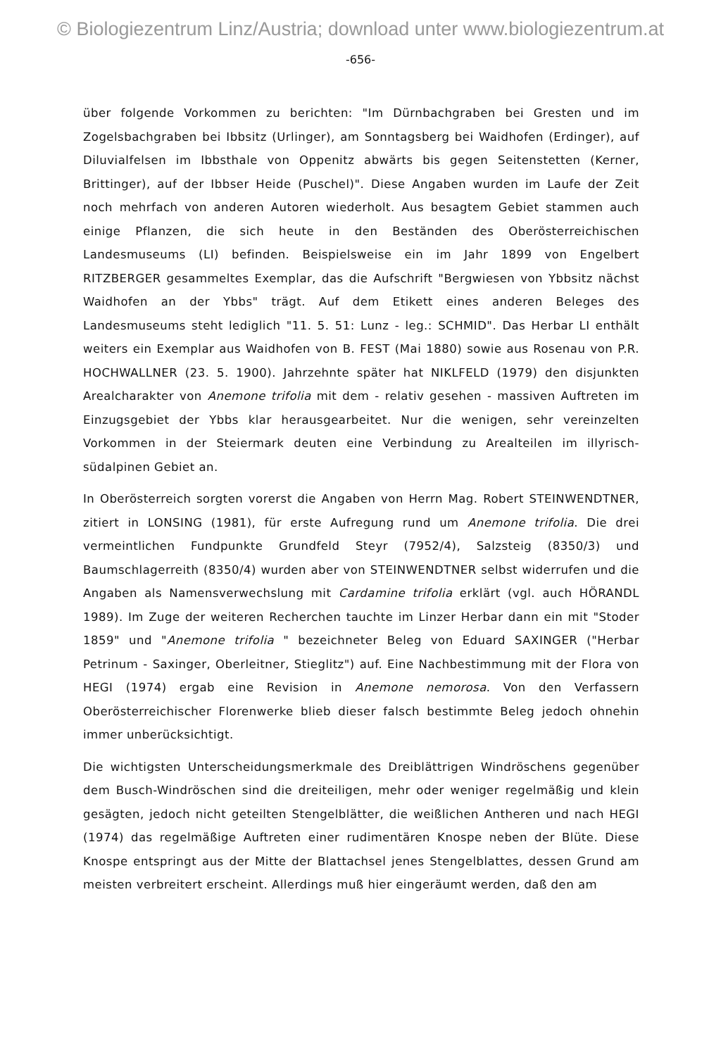© Biologiezentrum Linz/Austria; download unter www.biologiezentrum.at
-656-
über folgende Vorkommen zu berichten: "Im Dürnbachgraben bei Gresten und im Zogelsbachgraben bei Ibbsitz (Urlinger), am Sonntagsberg bei Waidhofen (Erdinger), auf Diluvialfelsen im Ibbsthale von Oppenitz abwärts bis gegen Seitenstetten (Kerner, Brittinger), auf der Ibbser Heide (Puschel)". Diese Angaben wurden im Laufe der Zeit noch mehrfach von anderen Autoren wiederholt. Aus besagtem Gebiet stammen auch einige Pflanzen, die sich heute in den Beständen des Oberösterreichischen Landesmuseums (LI) befinden. Beispielsweise ein im Jahr 1899 von Engelbert RITZBERGER gesammeltes Exemplar, das die Aufschrift "Bergwiesen von Ybbsitz nächst Waidhofen an der Ybbs" trägt. Auf dem Etikett eines anderen Beleges des Landesmuseums steht lediglich "11. 5. 51: Lunz - leg.: SCHMID". Das Herbar LI enthält weiters ein Exemplar aus Waidhofen von B. FEST (Mai 1880) sowie aus Rosenau von P.R. HOCHWALLNER (23. 5. 1900). Jahrzehnte später hat NIKLFELD (1979) den disjunkten Arealcharakter von Anemone trifolia mit dem - relativ gesehen - massiven Auftreten im Einzugsgebiet der Ybbs klar herausgearbeitet. Nur die wenigen, sehr vereinzelten Vorkommen in der Steiermark deuten eine Verbindung zu Arealteilen im illyrisch-südalpinen Gebiet an.
In Oberösterreich sorgten vorerst die Angaben von Herrn Mag. Robert STEINWENDTNER, zitiert in LONSING (1981), für erste Aufregung rund um Anemone trifolia. Die drei vermeintlichen Fundpunkte Grundfeld Steyr (7952/4), Salzsteig (8350/3) und Baumschlagerreith (8350/4) wurden aber von STEINWENDTNER selbst widerrufen und die Angaben als Namensverwechslung mit Cardamine trifolia erklärt (vgl. auch HÖRANDL 1989). Im Zuge der weiteren Recherchen tauchte im Linzer Herbar dann ein mit "Stoder 1859" und "Anemone trifolia " bezeichneter Beleg von Eduard SAXINGER ("Herbar Petrinum - Saxinger, Oberleitner, Stieglitz") auf. Eine Nachbestimmung mit der Flora von HEGI (1974) ergab eine Revision in Anemone nemorosa. Von den Verfassern Oberösterreichischer Florenwerke blieb dieser falsch bestimmte Beleg jedoch ohnehin immer unberücksichtigt.
Die wichtigsten Unterscheidungsmerkmale des Dreiblättrigen Windröschens gegenüber dem Busch-Windröschen sind die dreiteiligen, mehr oder weniger regelmäßig und klein gesägten, jedoch nicht geteilten Stengelblätter, die weißlichen Antheren und nach HEGI (1974) das regelmäßige Auftreten einer rudimentären Knospe neben der Blüte. Diese Knospe entspringt aus der Mitte der Blattachsel jenes Stengelblattes, dessen Grund am meisten verbreitert erscheint. Allerdings muß hier eingeräumt werden, daß den am